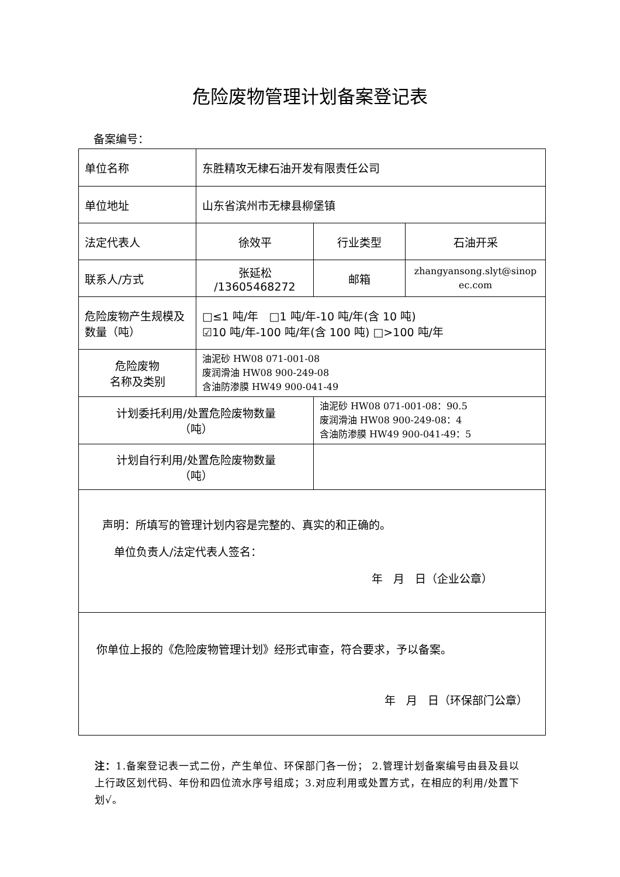危险废物管理计划备案登记表
备案编号：
| 单位名称 | 东胜精攻无棣石油开发有限责任公司 | | |
| 单位地址 | 山东省滨州市无棣县柳堡镇 | | |
| 法定代表人 | 徐效平 | 行业类型 | 石油开采 |
| 联系人/方式 | 张延松 /13605468272 | 邮箱 | zhangyansong.slyt@sinop ec.com |
| 危险废物产生规模及数量（吨） | □≤1 吨/年 □1 吨/年-10 吨/年(含 10 吨) ☑10 吨/年-100 吨/年(含 100 吨) □>100 吨/年 | | |
| 危险废物 名称及类别 | 油泥砂 HW08 071-001-08 废润滑油 HW08 900-249-08 含油防渗膜 HW49 900-041-49 | | |
| 计划委托利用/处置危险废物数量 （吨） | | 油泥砂 HW08 071-001-08：90.5 废润滑油 HW08 900-249-08：4 含油防渗膜 HW49 900-041-49：5 | |
| 计划自行利用/处置危险废物数量 （吨） | | | |
| 声明：所填写的管理计划内容是完整的、真实的和正确的。 单位负责人/法定代表人签名： 年 月 日（企业公章） | | | |
| 你单位上报的《危险废物管理计划》经形式审查，符合要求，予以备案。 年 月 日（环保部门公章） | | | |
注：1.备案登记表一式二份，产生单位、环保部门各一份； 2.管理计划备案编号由县及县以上行政区划代码、年份和四位流水序号组成；3.对应利用或处置方式，在相应的利用/处置下划√。